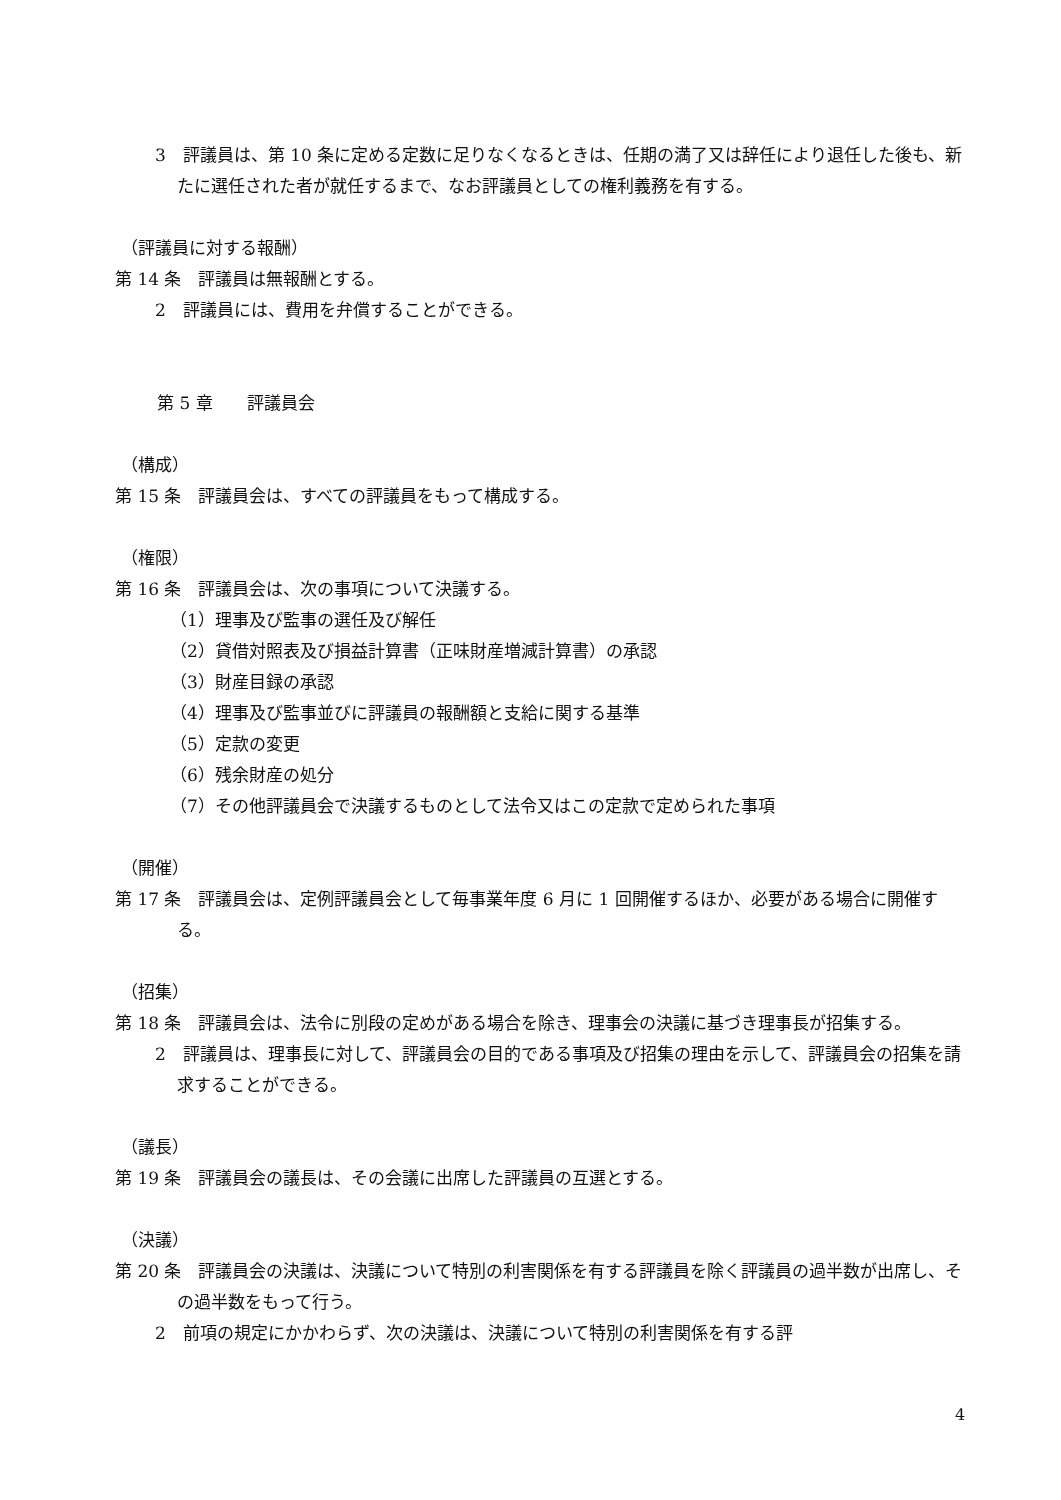3　評議員は、第 10 条に定める定数に足りなくなるときは、任期の満了又は辞任により退任した後も、新たに選任された者が就任するまで、なお評議員としての権利義務を有する。
（評議員に対する報酬）
第 14 条　評議員は無報酬とする。
2　評議員には、費用を弁償することができる。
第 5 章　　評議員会
（構成）
第 15 条　評議員会は、すべての評議員をもって構成する。
（権限）
第 16 条　評議員会は、次の事項について決議する。
（1）理事及び監事の選任及び解任
（2）貸借対照表及び損益計算書（正味財産増減計算書）の承認
（3）財産目録の承認
（4）理事及び監事並びに評議員の報酬額と支給に関する基準
（5）定款の変更
（6）残余財産の処分
（7）その他評議員会で決議するものとして法令又はこの定款で定められた事項
（開催）
第 17 条　評議員会は、定例評議員会として毎事業年度 6 月に 1 回開催するほか、必要がある場合に開催する。
（招集）
第 18 条　評議員会は、法令に別段の定めがある場合を除き、理事会の決議に基づき理事長が招集する。
2　評議員は、理事長に対して、評議員会の目的である事項及び招集の理由を示して、評議員会の招集を請求することができる。
（議長）
第 19 条　評議員会の議長は、その会議に出席した評議員の互選とする。
（決議）
第 20 条　評議員会の決議は、決議について特別の利害関係を有する評議員を除く評議員の過半数が出席し、その過半数をもって行う。
2　前項の規定にかかわらず、次の決議は、決議について特別の利害関係を有する評
4